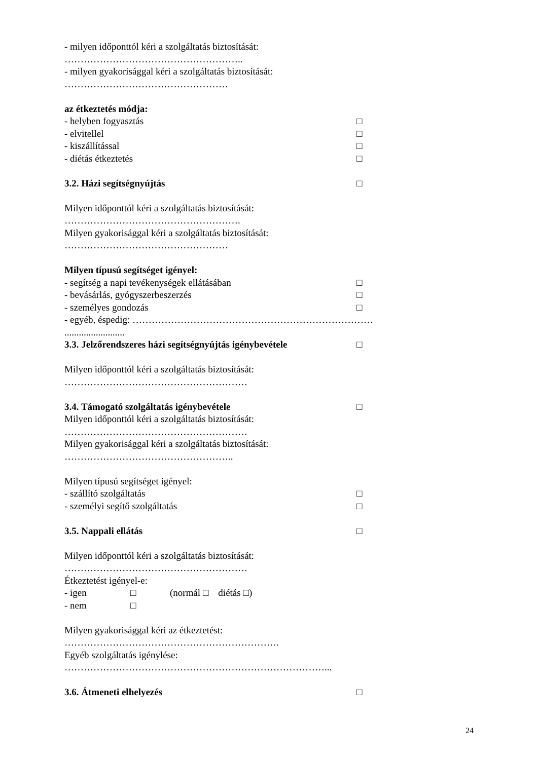- milyen időponttól kéri a szolgáltatás biztosítását:
………………………………………………..
- milyen gyakorisággal kéri a szolgáltatás biztosítását:
……………………………………………
az étkeztetés módja:
- helyben fogyasztás □
- elvitellel □
- kiszállítással □
- diétás étkeztetés □
3.2. Házi segítségnyújtás □
Milyen időponttól kéri a szolgáltatás biztosítását:
……………………………………………….
Milyen gyakorisággal kéri a szolgáltatás biztosítását:
……………………………………………
Milyen típusú segítséget igényel:
- segítség a napi tevékenységek ellátásában □
- bevásárlás, gyógyszerbeszerzés □
- személyes gondozás □
- egyéb, éspedig: …………………………………………………………………
.........................
3.3. Jelzőrendszeres házi segítségnyújtás igénybevétele □
Milyen időponttól kéri a szolgáltatás biztosítását:
…………………………………………………
3.4. Támogató szolgáltatás igénybevétele □
Milyen időponttól kéri a szolgáltatás biztosítását:
…………………………………………………
Milyen gyakorisággal kéri a szolgáltatás biztosítását:
……………………………………………..
Milyen típusú segítséget igényel:
- szállító szolgáltatás □
- személyi segítő szolgáltatás □
3.5. Nappali ellátás □
Milyen időponttól kéri a szolgáltatás biztosítását:
…………………………………………………
Étkeztetést igényel-e:
- igen □ (normál □ diétás □)
- nem □
Milyen gyakorisággal kéri az étkeztetést:
………………………………………………………….
Egyéb szolgáltatás igénylése:
………………………………………………………………………...
3.6. Átmeneti elhelyezés □
24